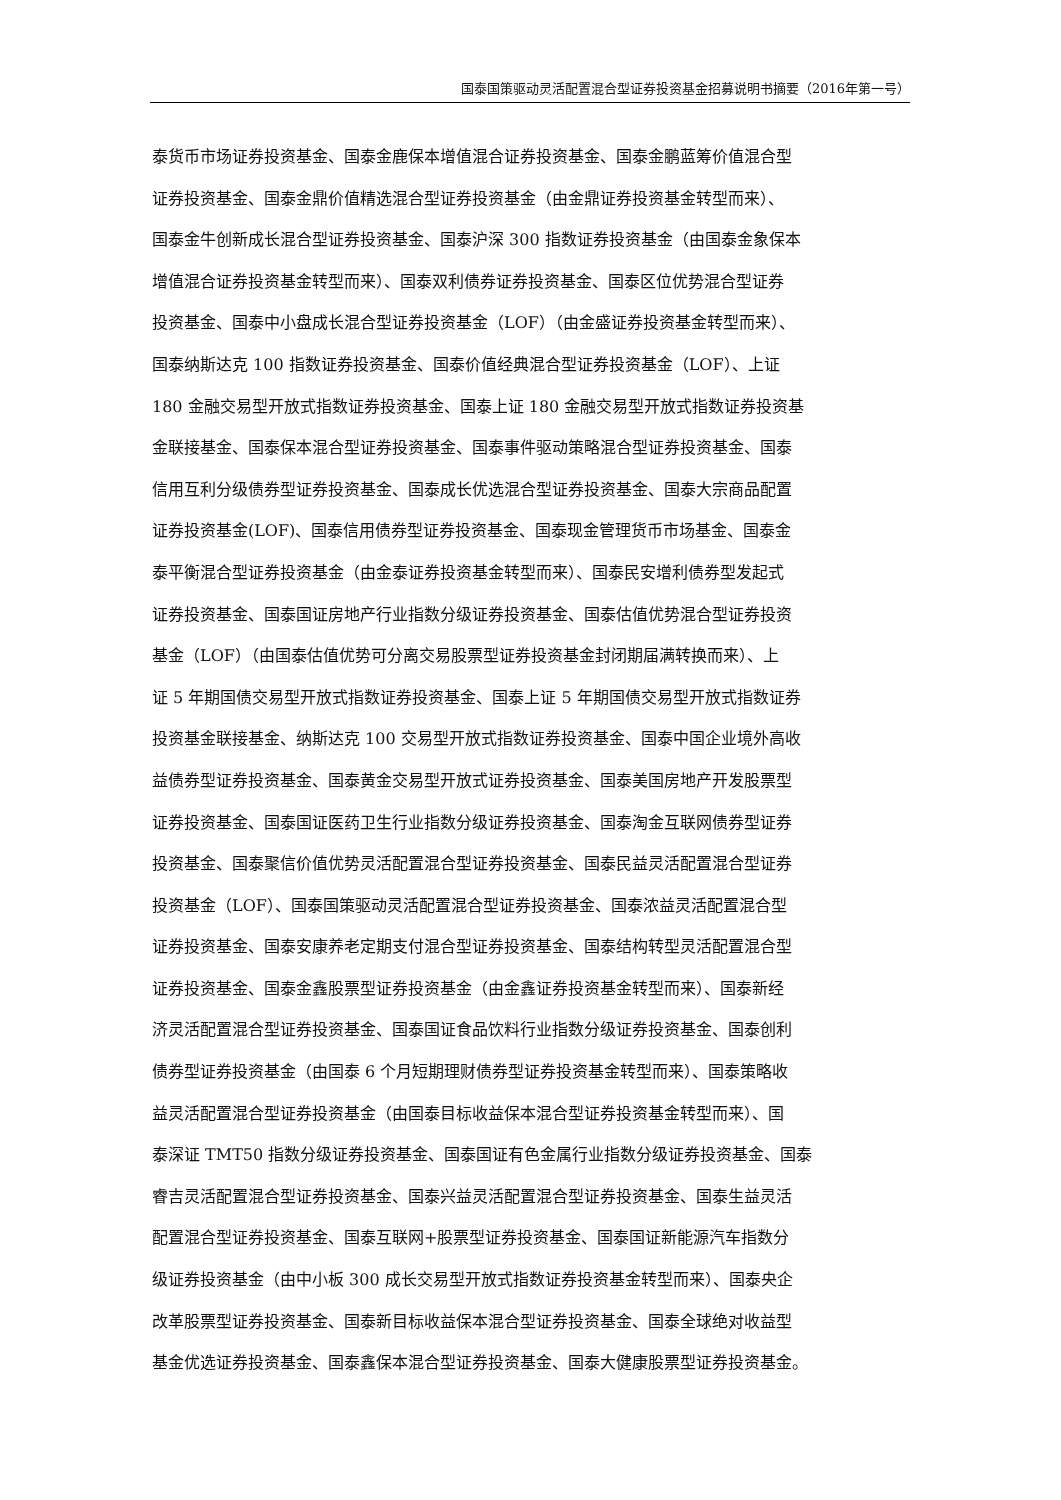国泰国策驱动灵活配置混合型证券投资基金招募说明书摘要（2016年第一号）
泰货币市场证券投资基金、国泰金鹿保本增值混合证券投资基金、国泰金鹏蓝筹价值混合型
证券投资基金、国泰金鼎价值精选混合型证券投资基金（由金鼎证券投资基金转型而来）、
国泰金牛创新成长混合型证券投资基金、国泰沪深 300 指数证券投资基金（由国泰金象保本
增值混合证券投资基金转型而来）、国泰双利债券证券投资基金、国泰区位优势混合型证券
投资基金、国泰中小盘成长混合型证券投资基金（LOF）（由金盛证券投资基金转型而来）、
国泰纳斯达克 100 指数证券投资基金、国泰价值经典混合型证券投资基金（LOF）、上证
180 金融交易型开放式指数证券投资基金、国泰上证 180 金融交易型开放式指数证券投资基
金联接基金、国泰保本混合型证券投资基金、国泰事件驱动策略混合型证券投资基金、国泰
信用互利分级债券型证券投资基金、国泰成长优选混合型证券投资基金、国泰大宗商品配置
证券投资基金(LOF)、国泰信用债券型证券投资基金、国泰现金管理货币市场基金、国泰金
泰平衡混合型证券投资基金（由金泰证券投资基金转型而来）、国泰民安增利债券型发起式
证券投资基金、国泰国证房地产行业指数分级证券投资基金、国泰估值优势混合型证券投资
基金（LOF）（由国泰估值优势可分离交易股票型证券投资基金封闭期届满转换而来）、上
证 5 年期国债交易型开放式指数证券投资基金、国泰上证 5 年期国债交易型开放式指数证券
投资基金联接基金、纳斯达克 100 交易型开放式指数证券投资基金、国泰中国企业境外高收
益债券型证券投资基金、国泰黄金交易型开放式证券投资基金、国泰美国房地产开发股票型
证券投资基金、国泰国证医药卫生行业指数分级证券投资基金、国泰淘金互联网债券型证券
投资基金、国泰聚信价值优势灵活配置混合型证券投资基金、国泰民益灵活配置混合型证券
投资基金（LOF）、国泰国策驱动灵活配置混合型证券投资基金、国泰浓益灵活配置混合型
证券投资基金、国泰安康养老定期支付混合型证券投资基金、国泰结构转型灵活配置混合型
证券投资基金、国泰金鑫股票型证券投资基金（由金鑫证券投资基金转型而来）、国泰新经
济灵活配置混合型证券投资基金、国泰国证食品饮料行业指数分级证券投资基金、国泰创利
债券型证券投资基金（由国泰 6 个月短期理财债券型证券投资基金转型而来）、国泰策略收
益灵活配置混合型证券投资基金（由国泰目标收益保本混合型证券投资基金转型而来）、国
泰深证 TMT50 指数分级证券投资基金、国泰国证有色金属行业指数分级证券投资基金、国泰
睿吉灵活配置混合型证券投资基金、国泰兴益灵活配置混合型证券投资基金、国泰生益灵活
配置混合型证券投资基金、国泰互联网+股票型证券投资基金、国泰国证新能源汽车指数分
级证券投资基金（由中小板 300 成长交易型开放式指数证券投资基金转型而来）、国泰央企
改革股票型证券投资基金、国泰新目标收益保本混合型证券投资基金、国泰全球绝对收益型
基金优选证券投资基金、国泰鑫保本混合型证券投资基金、国泰大健康股票型证券投资基金。